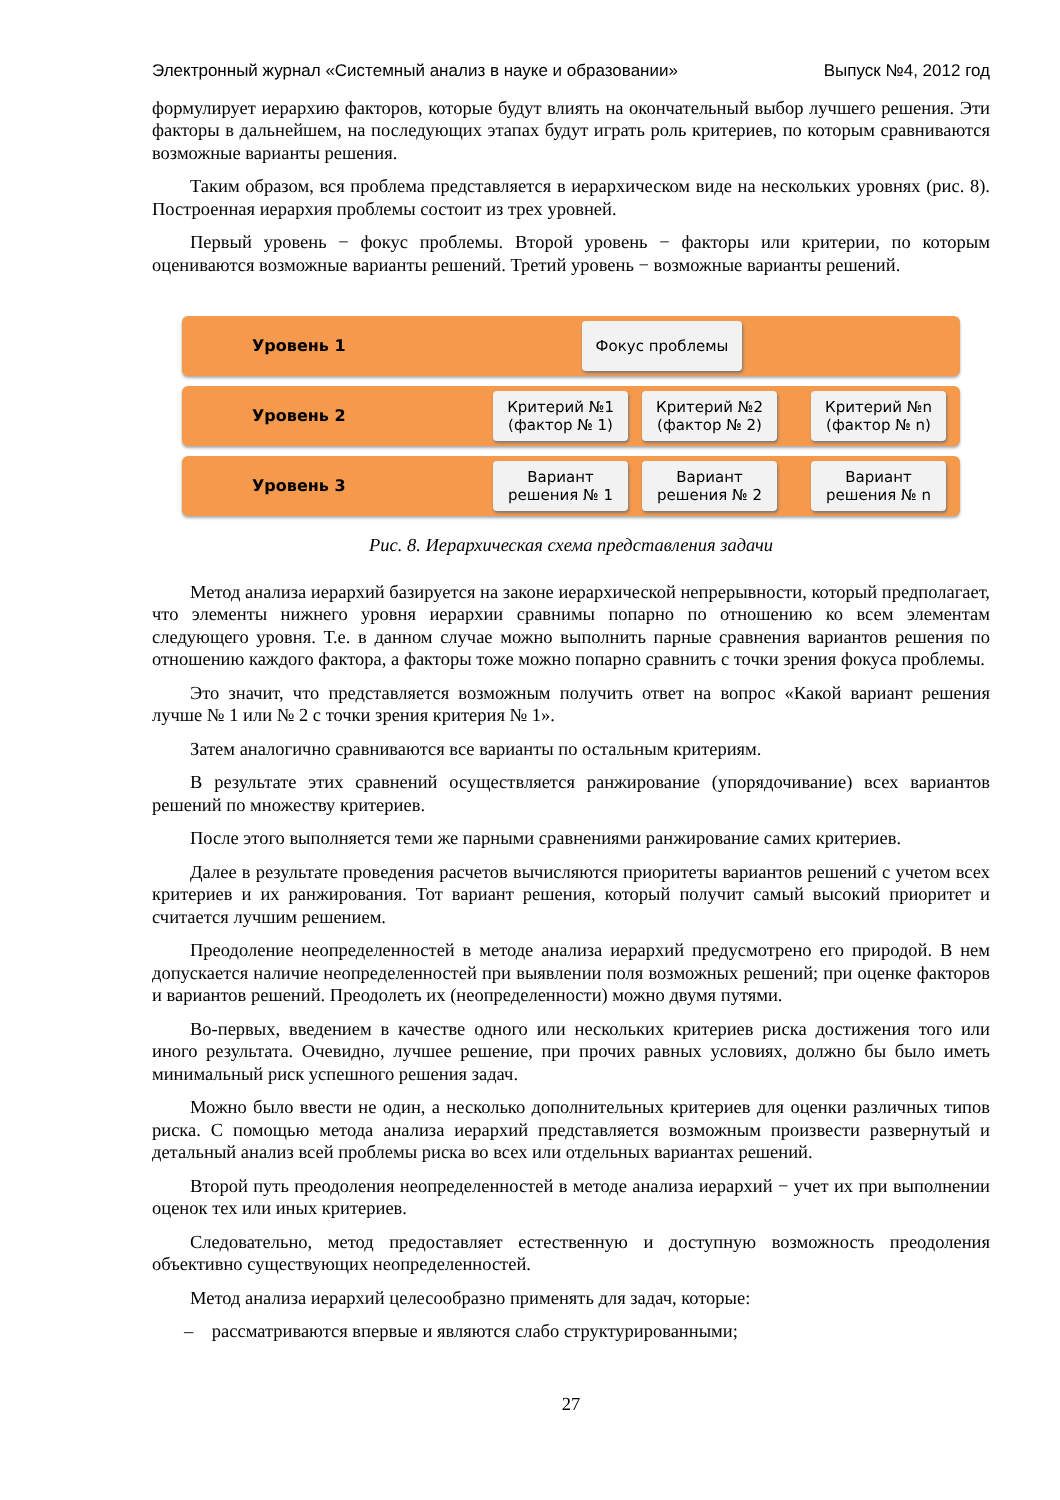Электронный журнал «Системный анализ в науке и образовании» Выпуск №4, 2012 год
формулирует иерархию факторов, которые будут влиять на окончательный выбор лучшего решения. Эти факторы в дальнейшем, на последующих этапах будут играть роль критериев, по которым сравниваются возможные варианты решения.
Таким образом, вся проблема представляется в иерархическом виде на нескольких уровнях (рис. 8). Построенная иерархия проблемы состоит из трех уровней.
Первый уровень − фокус проблемы. Второй уровень − факторы или критерии, по которым оцениваются возможные варианты решений. Третий уровень − возможные варианты решений.
Уровень 1
Фокус проблемы
Уровень 2
Критерий №1 (фактор № 1)
Критерий №2 (фактор № 2)
Критерий №n (фактор № n)
Уровень 3
Вариант решения № 1
Вариант решения № 2
Вариант решения № n
Рис. 8. Иерархическая схема представления задачи
Метод анализа иерархий базируется на законе иерархической непрерывности, который предполагает, что элементы нижнего уровня иерархии сравнимы попарно по отношению ко всем элементам следующего уровня. Т.е. в данном случае можно выполнить парные сравнения вариантов решения по отношению каждого фактора, а факторы тоже можно попарно сравнить с точки зрения фокуса проблемы.
Это значит, что представляется возможным получить ответ на вопрос «Какой вариант решения лучше № 1 или № 2 с точки зрения критерия № 1».
Затем аналогично сравниваются все варианты по остальным критериям.
В результате этих сравнений осуществляется ранжирование (упорядочивание) всех вариантов решений по множеству критериев.
После этого выполняется теми же парными сравнениями ранжирование самих критериев.
Далее в результате проведения расчетов вычисляются приоритеты вариантов решений с учетом всех критериев и их ранжирования. Тот вариант решения, который получит самый высокий приоритет и считается лучшим решением.
Преодоление неопределенностей в методе анализа иерархий предусмотрено его природой. В нем допускается наличие неопределенностей при выявлении поля возможных решений; при оценке факторов и вариантов решений. Преодолеть их (неопределенности) можно двумя путями.
Во-первых, введением в качестве одного или нескольких критериев риска достижения того или иного результата. Очевидно, лучшее решение, при прочих равных условиях, должно бы было иметь минимальный риск успешного решения задач.
Можно было ввести не один, а несколько дополнительных критериев для оценки различных типов риска. С помощью метода анализа иерархий представляется возможным произвести развернутый и детальный анализ всей проблемы риска во всех или отдельных вариантах решений.
Второй путь преодоления неопределенностей в методе анализа иерархий − учет их при выполнении оценок тех или иных критериев.
Следовательно, метод предоставляет естественную и доступную возможность преодоления объективно существующих неопределенностей.
Метод анализа иерархий целесообразно применять для задач, которые:
– рассматриваются впервые и являются слабо структурированными;
27